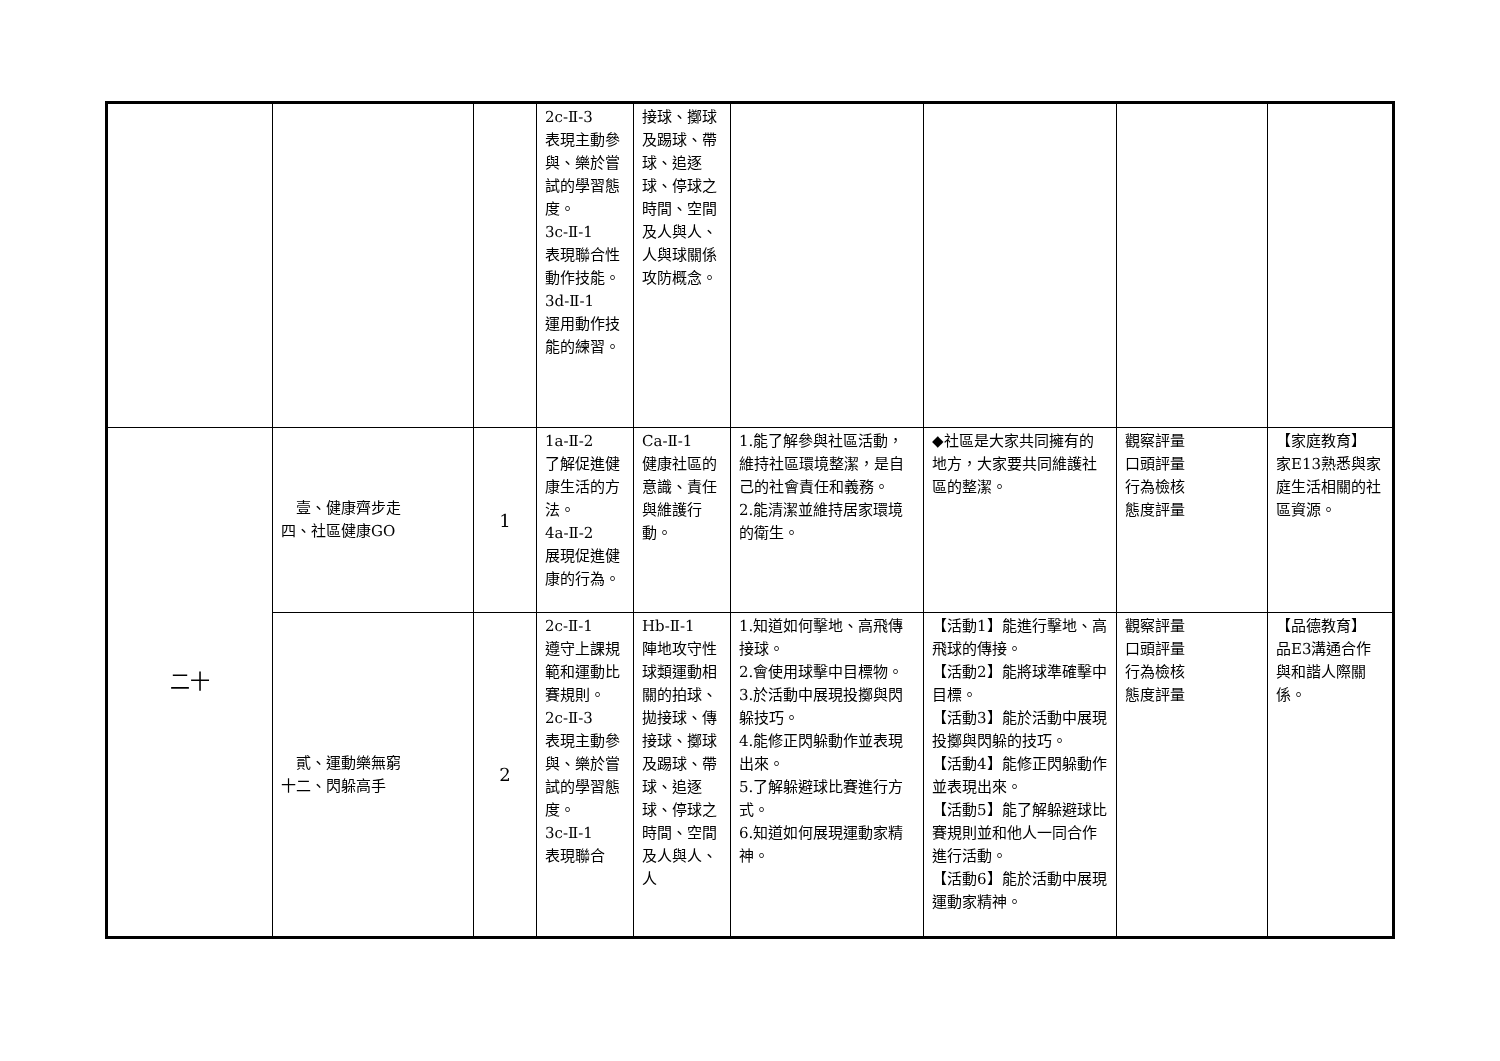| | | | 2c-Ⅱ-3 表現主動參與、樂於嘗試的學習態度。 3c-Ⅱ-1 表現聯合性動作技能。 3d-Ⅱ-1 運用動作技能的練習。 | 接球、擲球及踢球、帶球、追逐球、停球之時間、空間及人與人、人與球關係攻防概念。 | | | | |
| 二十 | 壹、健康齊步走 四、社區健康GO | 1 | 1a-Ⅱ-2 了解促進健康生活的方法。 4a-Ⅱ-2 展現促進健康的行為。 | Ca-Ⅱ-1 健康社區的意識、責任與維護行動。 | 1.能了解參與社區活動，維持社區環境整潔，是自己的社會責任和義務。 2.能清潔並維持居家環境的衛生。 | ◆社區是大家共同擁有的地方，大家要共同維護社區的整潔。 | 觀察評量 口頭評量 行為檢核 態度評量 | 【家庭教育】 家E13熟悉與家庭生活相關的社區資源。 |
| | 貳、運動樂無窮 十二、閃躲高手 | 2 | 2c-Ⅱ-1 遵守上課規範和運動比賽規則。 2c-Ⅱ-3 表現主動參與、樂於嘗試的學習態度。 3c-Ⅱ-1 表現聯合 | Hb-Ⅱ-1 陣地攻守性球類運動相關的拍球、拋接球、傳接球、擲球及踢球、帶球、追逐球、停球之時間、空間及人與人、人 | 1.知道如何擊地、高飛傳接球。 2.會使用球擊中目標物。 3.於活動中展現投擲與閃躲技巧。 4.能修正閃躲動作並表現出來。 5.了解躲避球比賽進行方式。 6.知道如何展現運動家精神。 | 【活動1】能進行擊地、高飛球的傳接。 【活動2】能將球準確擊中目標。 【活動3】能於活動中展現投擲與閃躲的技巧。 【活動4】能修正閃躲動作並表現出來。 【活動5】能了解躲避球比賽規則並和他人一同合作進行活動。 【活動6】能於活動中展現運動家精神。 | 觀察評量 口頭評量 行為檢核 態度評量 | 【品德教育】 品E3溝通合作與和諧人際關係。 |